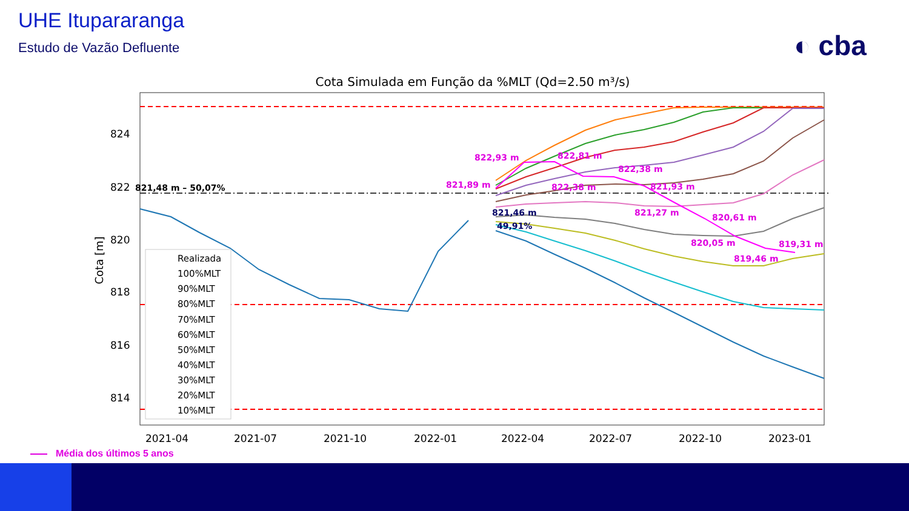UHE Itupararanga
Estudo de Vazão Defluente ◐ cba
Cota Simulada em Função da %MLT (Qd=2.50 m³/s)
824
822
820
818
816
814
2021-04
2021-07
2021-10
2022-01
2022-04
2022-07
2022-10
2023-01
Cota [m]
822,93 m
822,81 m
822,38 m
821,89 m
822,38 m
821,93 m
821,27 m
820,61 m
820,05 m
819,46 m
819,31 m
821,48 m – 50,07%
821,46 m
49,91%
Realizada
100%MLT
90%MLT
80%MLT
70%MLT
60%MLT
50%MLT
40%MLT
30%MLT
20%MLT
10%MLT
Média dos últimos 5 anos